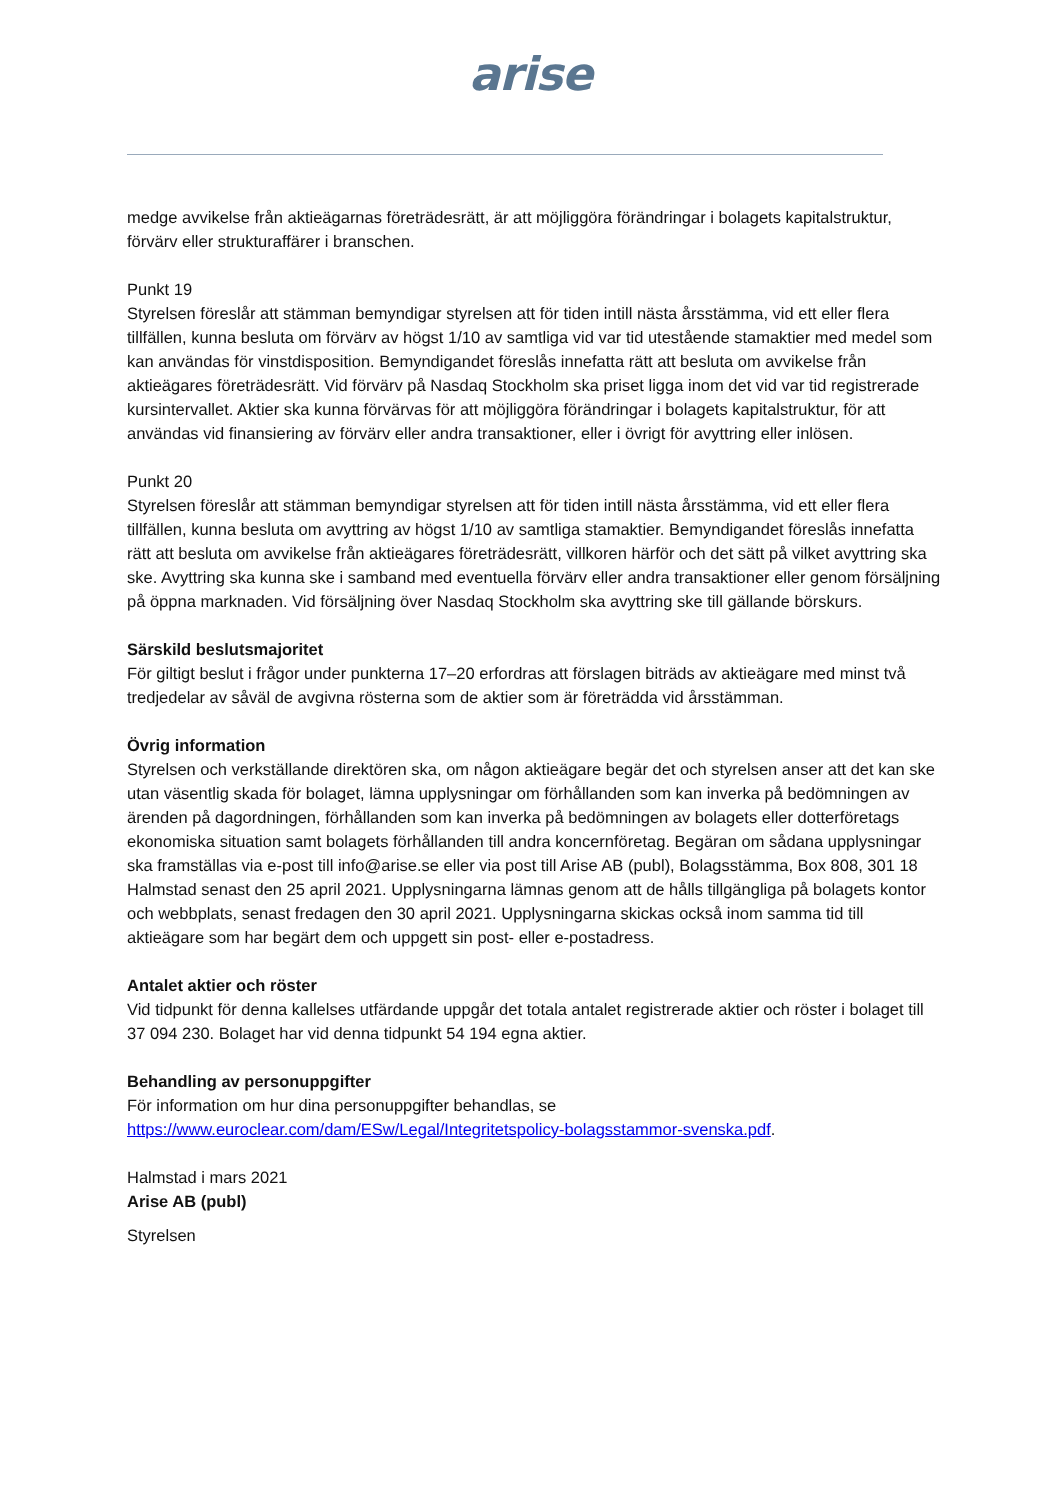arise
medge avvikelse från aktieägarnas företrädesrätt, är att möjliggöra förändringar i bolagets kapitalstruktur, förvärv eller strukturaffärer i branschen.
Punkt 19
Styrelsen föreslår att stämman bemyndigar styrelsen att för tiden intill nästa årsstämma, vid ett eller flera tillfällen, kunna besluta om förvärv av högst 1/10 av samtliga vid var tid utestående stamaktier med medel som kan användas för vinstdisposition. Bemyndigandet föreslås innefatta rätt att besluta om avvikelse från aktieägares företrädesrätt. Vid förvärv på Nasdaq Stockholm ska priset ligga inom det vid var tid registrerade kursintervallet. Aktier ska kunna förvärvas för att möjliggöra förändringar i bolagets kapitalstruktur, för att användas vid finansiering av förvärv eller andra transaktioner, eller i övrigt för avyttring eller inlösen.
Punkt 20
Styrelsen föreslår att stämman bemyndigar styrelsen att för tiden intill nästa årsstämma, vid ett eller flera tillfällen, kunna besluta om avyttring av högst 1/10 av samtliga stamaktier. Bemyndigandet föreslås innefatta rätt att besluta om avvikelse från aktieägares företrädesrätt, villkoren härför och det sätt på vilket avyttring ska ske. Avyttring ska kunna ske i samband med eventuella förvärv eller andra transaktioner eller genom försäljning på öppna marknaden. Vid försäljning över Nasdaq Stockholm ska avyttring ske till gällande börskurs.
Särskild beslutsmajoritet
För giltigt beslut i frågor under punkterna 17–20 erfordras att förslagen biträds av aktieägare med minst två tredjedelar av såväl de avgivna rösterna som de aktier som är företrädda vid årsstämman.
Övrig information
Styrelsen och verkställande direktören ska, om någon aktieägare begär det och styrelsen anser att det kan ske utan väsentlig skada för bolaget, lämna upplysningar om förhållanden som kan inverka på bedömningen av ärenden på dagordningen, förhållanden som kan inverka på bedömningen av bolagets eller dotterföretags ekonomiska situation samt bolagets förhållanden till andra koncernföretag. Begäran om sådana upplysningar ska framställas via e-post till info@arise.se eller via post till Arise AB (publ), Bolagsstämma, Box 808, 301 18 Halmstad senast den 25 april 2021. Upplysningarna lämnas genom att de hålls tillgängliga på bolagets kontor och webbplats, senast fredagen den 30 april 2021. Upplysningarna skickas också inom samma tid till aktieägare som har begärt dem och uppgett sin post- eller e-postadress.
Antalet aktier och röster
Vid tidpunkt för denna kallelses utfärdande uppgår det totala antalet registrerade aktier och röster i bolaget till 37 094 230. Bolaget har vid denna tidpunkt 54 194 egna aktier.
Behandling av personuppgifter
För information om hur dina personuppgifter behandlas, se https://www.euroclear.com/dam/ESw/Legal/Integritetspolicy-bolagsstammor-svenska.pdf.
Halmstad i mars 2021
Arise AB (publ)
Styrelsen